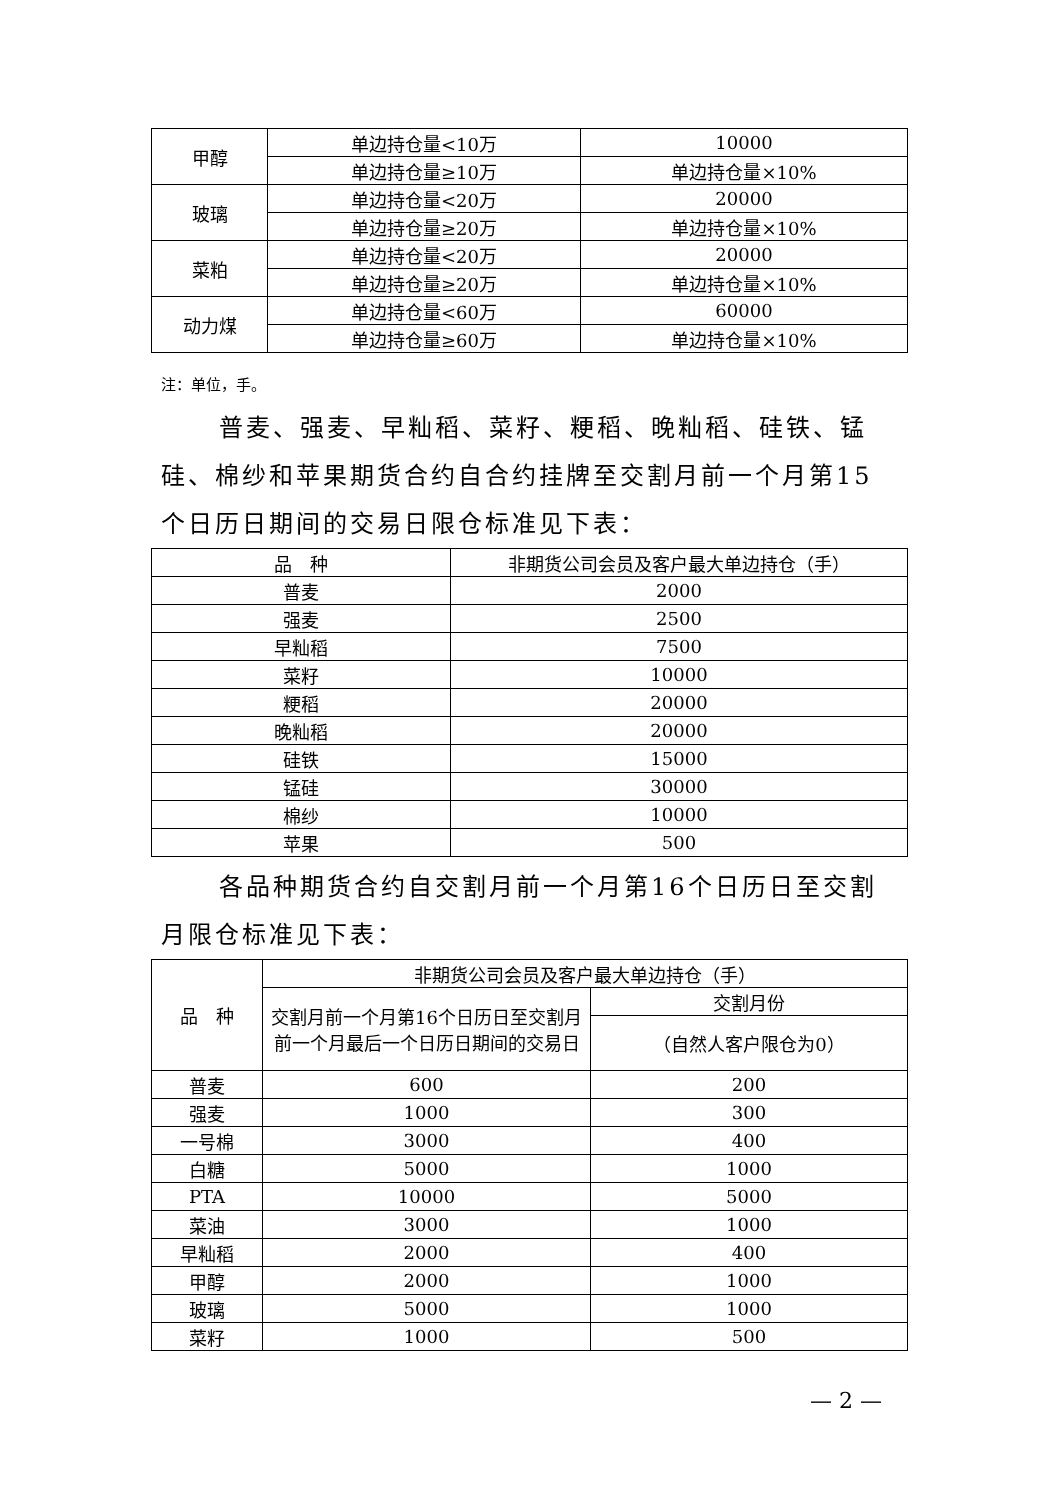| 甲醇 | 单边持仓量<10万 | 10000 |
| | 单边持仓量≥10万 | 单边持仓量×10% |
| 玻璃 | 单边持仓量<20万 | 20000 |
| | 单边持仓量≥20万 | 单边持仓量×10% |
| 菜粕 | 单边持仓量<20万 | 20000 |
| | 单边持仓量≥20万 | 单边持仓量×10% |
| 动力煤 | 单边持仓量<60万 | 60000 |
| | 单边持仓量≥60万 | 单边持仓量×10% |
注：单位，手。
普麦、强麦、早籼稻、菜籽、粳稻、晚籼稻、硅铁、锰硅、棉纱和苹果期货合约自合约挂牌至交割月前一个月第15个日历日期间的交易日限仓标准见下表：
| 品 种 | 非期货公司会员及客户最大单边持仓（手） |
| --- | --- |
| 普麦 | 2000 |
| 强麦 | 2500 |
| 早籼稻 | 7500 |
| 菜籽 | 10000 |
| 粳稻 | 20000 |
| 晚籼稻 | 20000 |
| 硅铁 | 15000 |
| 锰硅 | 30000 |
| 棉纱 | 10000 |
| 苹果 | 500 |
各品种期货合约自交割月前一个月第16个日历日至交割月限仓标准见下表：
| 品 种 | 非期货公司会员及客户最大单边持仓（手） | |
| --- | --- | --- |
| | 交割月前一个月第16个日历日至交割月前一个月最后一个日历日期间的交易日 | 交割月份 |
| | | （自然人客户限仓为0） |
| 普麦 | 600 | 200 |
| 强麦 | 1000 | 300 |
| 一号棉 | 3000 | 400 |
| 白糖 | 5000 | 1000 |
| PTA | 10000 | 5000 |
| 菜油 | 3000 | 1000 |
| 早籼稻 | 2000 | 400 |
| 甲醇 | 2000 | 1000 |
| 玻璃 | 5000 | 1000 |
| 菜籽 | 1000 | 500 |
— 2 —